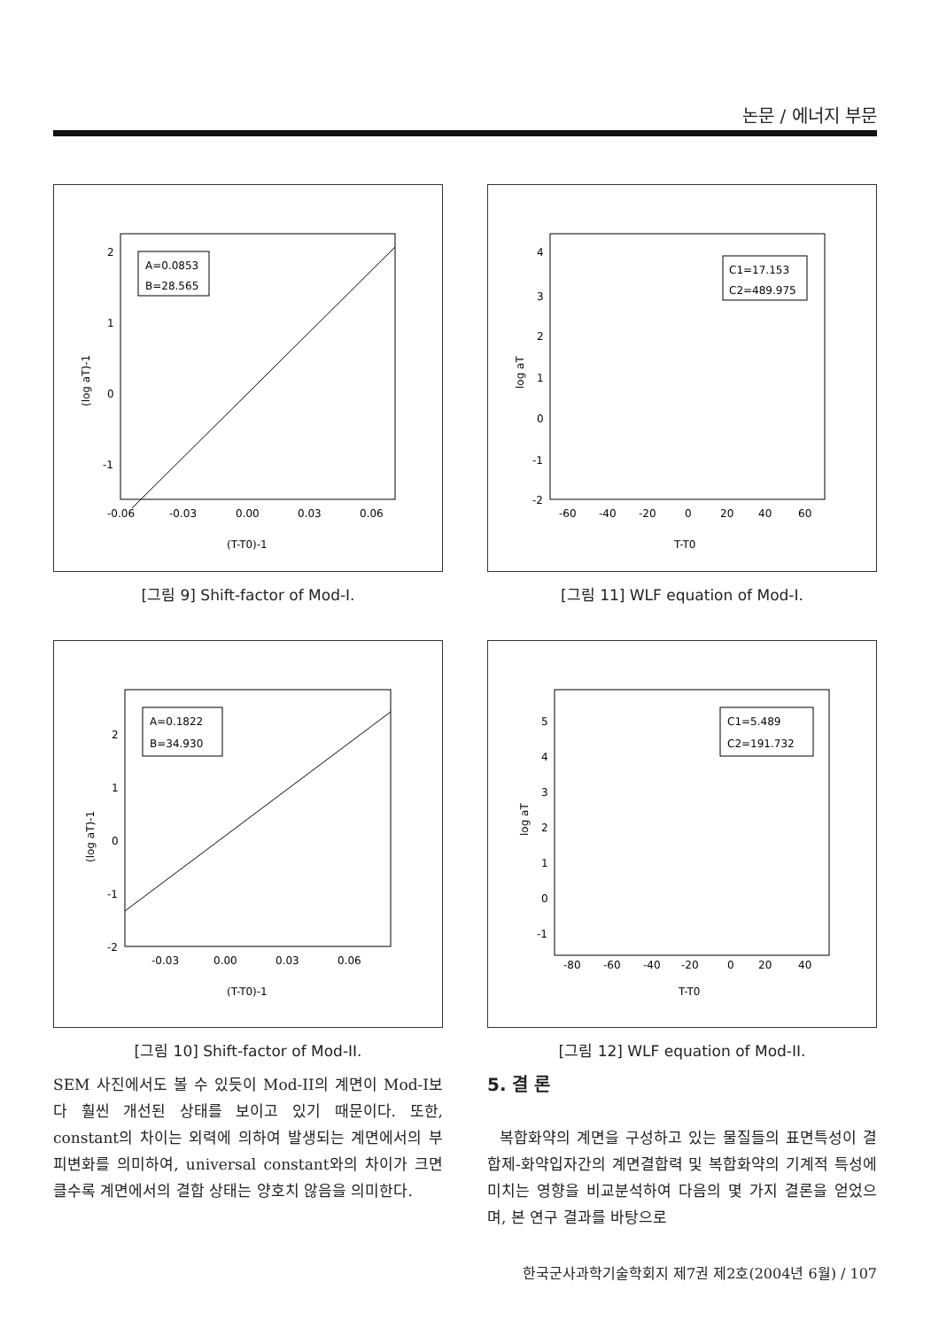논문 / 에너지 부문
A=0.0853
B=28.565
2
1
0
-1
-0.06
-0.03
0.00
0.03
0.06
(T-T0)-1
(log aT)-1
[그림 9] Shift-factor of Mod-I.
C1=17.153
C2=489.975
4
3
2
1
0
-1
-2
-60
-40
-20
0
20
40
60
T-T0
log aT
[그림 11] WLF equation of Mod-I.
A=0.1822
B=34.930
2
1
0
-1
-2
-0.03
0.00
0.03
0.06
(T-T0)-1
(log aT)-1
[그림 10] Shift-factor of Mod-II.
C1=5.489
C2=191.732
5
4
3
2
1
0
-1
-80
-60
-40
-20
0
20
40
T-T0
log aT
[그림 12] WLF equation of Mod-II.
SEM 사진에서도 볼 수 있듯이 Mod-II의 계면이 Mod-I보다 훨씬 개선된 상태를 보이고 있기 때문이다. 또한, constant의 차이는 외력에 의하여 발생되는 계면에서의 부피변화를 의미하여, universal constant와의 차이가 크면 클수록 계면에서의 결합 상태는 양호치 않음을 의미한다.
5. 결 론
복합화약의 계면을 구성하고 있는 물질들의 표면특성이 결합제-화약입자간의 계면결합력 및 복합화약의 기계적 특성에 미치는 영향을 비교분석하여 다음의 몇 가지 결론을 얻었으며, 본 연구 결과를 바탕으로
한국군사과학기술학회지 제7권 제2호(2004년 6월) / 107